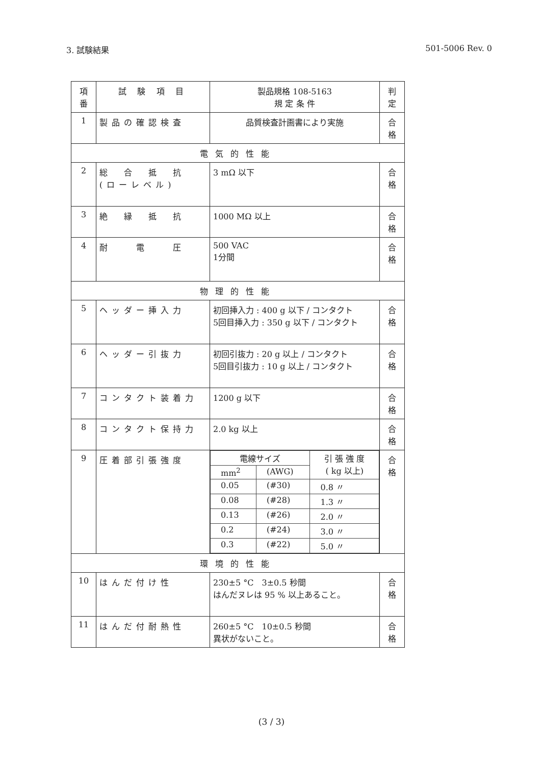3. 試験結果 501-5006 Rev. 0
| 項 番 | 試 験 項 目 | 製品規格 108-5163 規 定 条 件 | 判 定 |
| --- | --- | --- | --- |
| 1 | 製品の確認検査 | 品質検査計画書により実施 | 合 格 |
| 電気的性能 | | | |
| 2 | 総 合 抵 抗 (ローレベル) | 3 mΩ 以下 | 合 格 |
| 3 | 絶 縁 抵 抗 | 1000 MΩ 以上 | 合 格 |
| 4 | 耐 電 圧 | 500 VAC 1分間 | 合 格 |
| 物理的性能 | | | |
| 5 | ヘッダー挿入力 | 初回挿入力 : 400 g 以下 / コンタクト 5回目挿入力 : 350 g 以下 / コンタクト | 合 格 |
| 6 | ヘッダー引抜力 | 初回引抜力 : 20 g 以上 / コンタクト 5回目引抜力 : 10 g 以上 / コンタクト | 合 格 |
| 7 | コンタクト装着力 | 1200 g 以下 | 合 格 |
| 8 | コンタクト保持力 | 2.0 kg 以上 | 合 格 |
| 9 | 圧着部引張強度 | / 電線サイズ / / 引 張 強 度 ( kg 以上) / / mm<sup>2</sup> / (AWG) / / / 0.05 / (#30) / 0.8 〃 / / 0.08 / (#28) / 1.3 〃 / / 0.13 / (#26) / 2.0 〃 / / 0.2 / (#24) / 3.0 〃 / / 0.3 / (#22) / 5.0 〃 / | 合 格 |
| 環境的性能 | | | |
| 10 | はんだ付け性 | 230±5 °C 3±0.5 秒間 はんだヌレは 95 % 以上あること。 | 合 格 |
| 11 | はんだ付耐熱性 | 260±5 °C 10±0.5 秒間 異状がないこと。 | 合 格 |
(3 / 3)